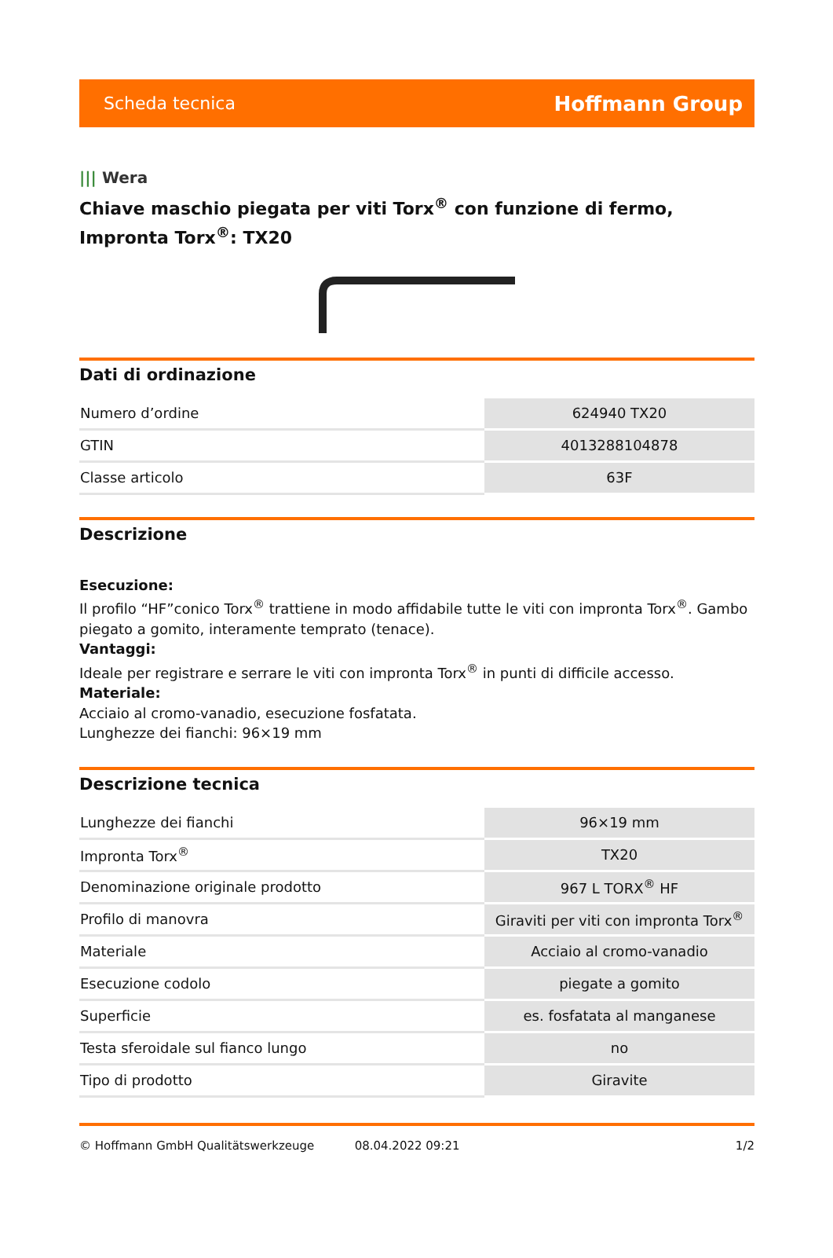Scheda tecnica
Hoffmann Group
||| Wera
Chiave maschio piegata per viti Torx<sup>®</sup> con funzione di fermo, Impronta Torx<sup>®</sup>: TX20
Dati di ordinazione
| Numero d’ordine | 624940 TX20 |
| GTIN | 4013288104878 |
| Classe articolo | 63F |
Descrizione
Esecuzione:
Il profilo “HF”conico Torx<sup>®</sup> trattiene in modo affidabile tutte le viti con impronta Torx<sup>®</sup>. Gambo piegato a gomito, interamente temprato (tenace).
Vantaggi:
Ideale per registrare e serrare le viti con impronta Torx<sup>®</sup> in punti di difficile accesso.
Materiale:
Acciaio al cromo-vanadio, esecuzione fosfatata.
Lunghezze dei fianchi: 96×19 mm
Descrizione tecnica
| Lunghezze dei fianchi | 96×19 mm |
| Impronta Torx<sup>®</sup> | TX20 |
| Denominazione originale prodotto | 967 L TORX<sup>®</sup> HF |
| Profilo di manovra | Giraviti per viti con impronta Torx<sup>®</sup> |
| Materiale | Acciaio al cromo-vanadio |
| Esecuzione codolo | piegate a gomito |
| Superficie | es. fosfatata al manganese |
| Testa sferoidale sul fianco lungo | no |
| Tipo di prodotto | Giravite |
© Hoffmann GmbH Qualitätswerkzeuge 08.04.2022 09:21 1/2